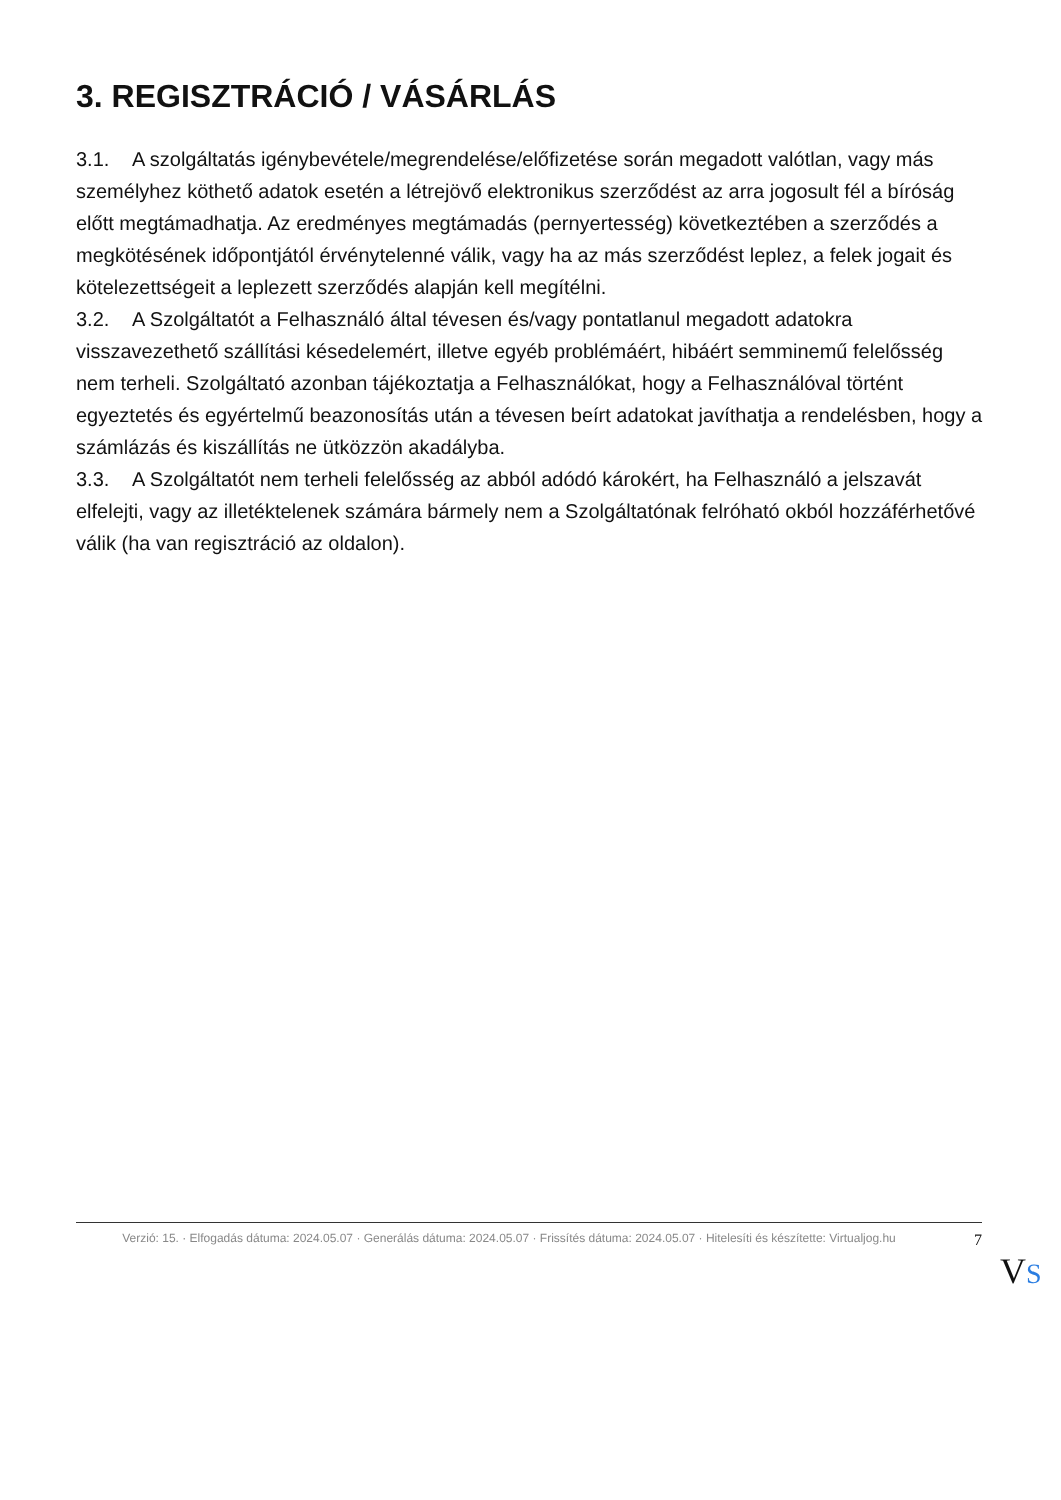3. REGISZTRÁCIÓ / VÁSÁRLÁS
3.1. A szolgáltatás igénybevétele/megrendelése/előfizetése során megadott valótlan, vagy más személyhez köthető adatok esetén a létrejövő elektronikus szerződést az arra jogosult fél a bíróság előtt megtámadhatja. Az eredményes megtámadás (pernyertesség) következtében a szerződés a megkötésének időpontjától érvénytelenné válik, vagy ha az más szerződést leplez, a felek jogait és kötelezettségeit a leplezett szerződés alapján kell megítélni.
3.2. A Szolgáltatót a Felhasználó által tévesen és/vagy pontatlanul megadott adatokra visszavezethető szállítási késedelemért, illetve egyéb problémáért, hibáért semminemű felelősség nem terheli. Szolgáltató azonban tájékoztatja a Felhasználókat, hogy a Felhasználóval történt egyeztetés és egyértelmű beazonosítás után a tévesen beírt adatokat javíthatja a rendelésben, hogy a számlázás és kiszállítás ne ütközzön akadályba.
3.3. A Szolgáltatót nem terheli felelősség az abból adódó károkért, ha Felhasználó a jelszavát elfelejti, vagy az illetéktelenek számára bármely nem a Szolgáltatónak felróható okból hozzáférhetővé válik (ha van regisztráció az oldalon).
Verzió: 15. · Elfogadás dátuma: 2024.05.07 · Generálás dátuma: 2024.05.07 · Frissítés dátuma: 2024.05.07 · Hitelesíti és készítette: Virtualjog.hu
7
VS